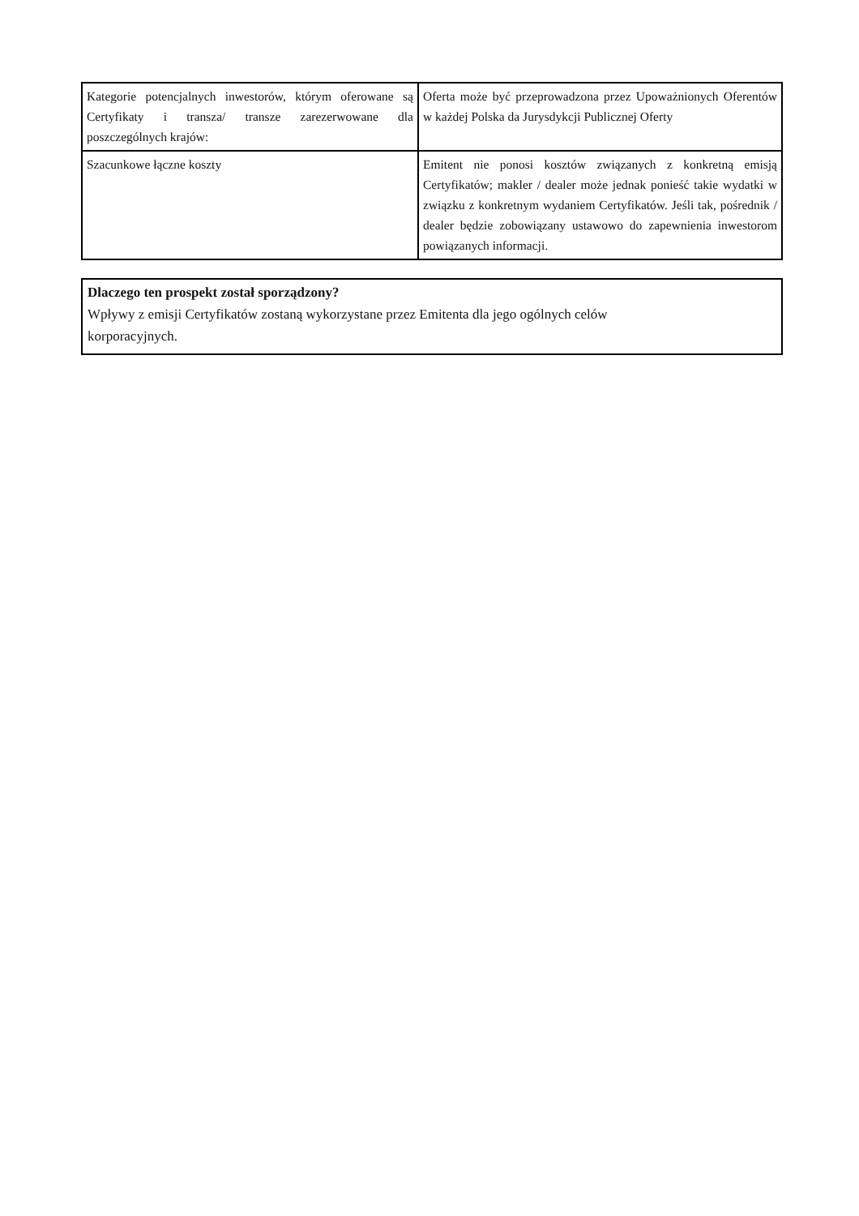| Kategorie potencjalnych inwestorów, którym oferowane są Certyfikaty i transza/ transze zarezerwowane dla poszczególnych krajów: | Oferta może być przeprowadzona przez Upoważnionych Oferentów w każdej Polska da Jurysdykcji Publicznej Oferty |
| Szacunkowe łączne koszty | Emitent nie ponosi kosztów związanych z konkretną emisją Certyfikatów; makler / dealer może jednak ponieść takie wydatki w związku z konkretnym wydaniem Certyfikatów. Jeśli tak, pośrednik / dealer będzie zobowiązany ustawowo do zapewnienia inwestorom powiązanych informacji. |
Dlaczego ten prospekt został sporządzony?
Wpływy z emisji Certyfikatów zostaną wykorzystane przez Emitenta dla jego ogólnych celów
korporacyjnych.